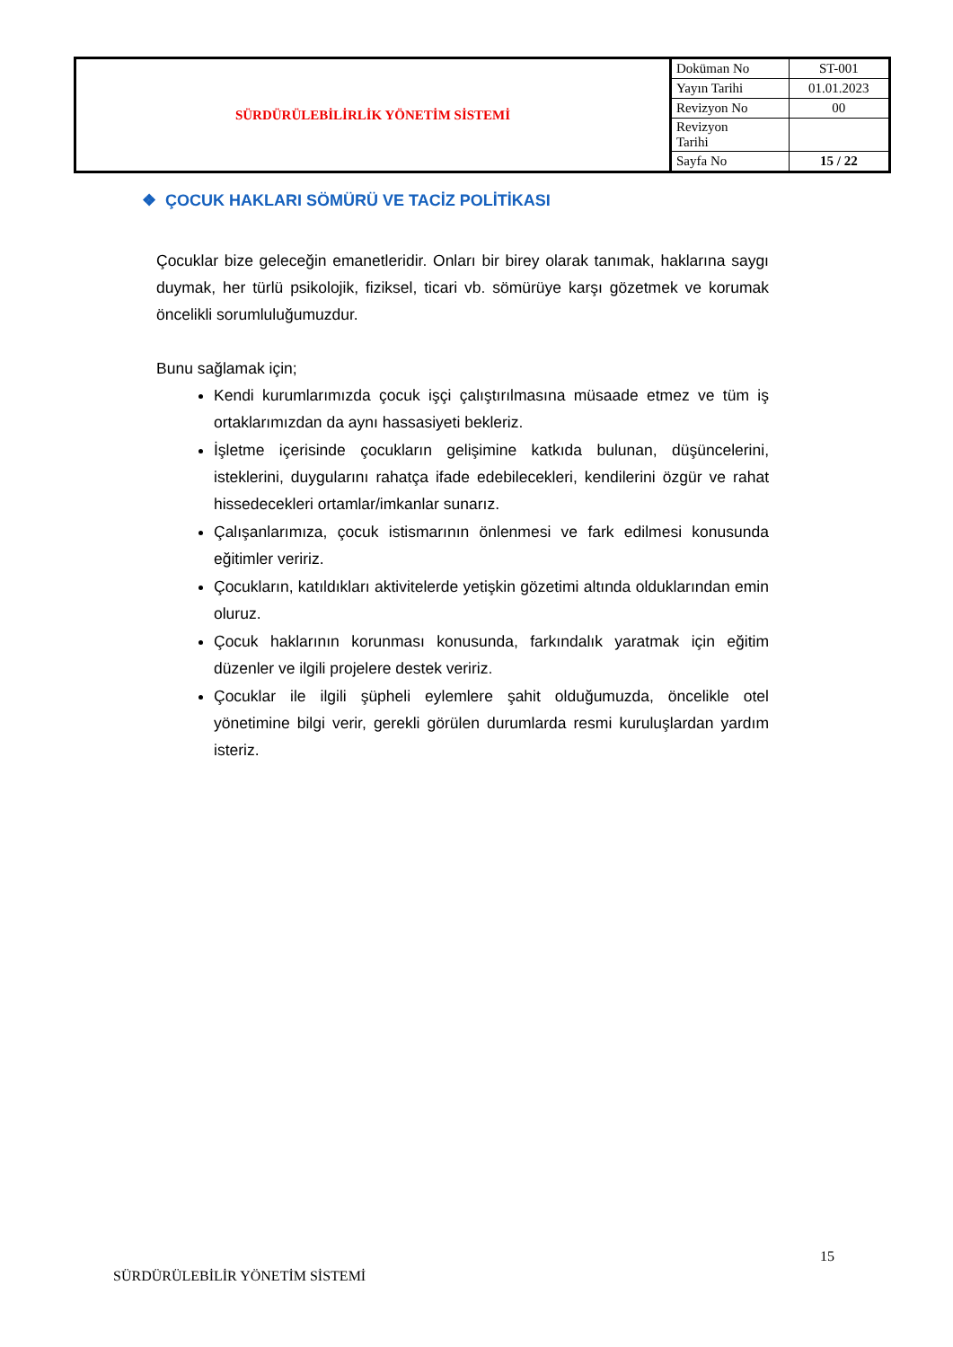| SÜRDÜRÜLEBİLİRLİK YÖNETİM SİSTEMİ | Doküman No | ST-001 |
| | Yayın Tarihi | 01.01.2023 |
| | Revizyon No | 00 |
| | Revizyon Tarihi | |
| | Sayfa No | 15 / 22 |
❖ ÇOCUK HAKLARI SÖMÜRÜ VE TACİZ POLİTİKASI
Çocuklar bize geleceğin emanetleridir. Onları bir birey olarak tanımak, haklarına saygı duymak, her türlü psikolojik, fiziksel, ticari vb. sömürüye karşı gözetmek ve korumak öncelikli sorumluluğumuzdur.
Bunu sağlamak için;
Kendi kurumlarımızda çocuk işçi çalıştırılmasına müsaade etmez ve tüm iş ortaklarımızdan da aynı hassasiyeti bekleriz.
İşletme içerisinde çocukların gelişimine katkıda bulunan, düşüncelerini, isteklerini, duygularını rahatça ifade edebilecekleri, kendilerini özgür ve rahat hissedecekleri ortamlar/imkanlar sunarız.
Çalışanlarımıza, çocuk istismarının önlenmesi ve fark edilmesi konusunda eğitimler veririz.
Çocukların, katıldıkları aktivitelerde yetişkin gözetimi altında olduklarından emin oluruz.
Çocuk haklarının korunması konusunda, farkındalık yaratmak için eğitim düzenler ve ilgili projelere destek veririz.
Çocuklar ile ilgili şüpheli eylemlere şahit olduğumuzda, öncelikle otel yönetimine bilgi verir, gerekli görülen durumlarda resmi kuruluşlardan yardım isteriz.
15
SÜRDÜRÜLEBİLİR YÖNETİM SİSTEMİ